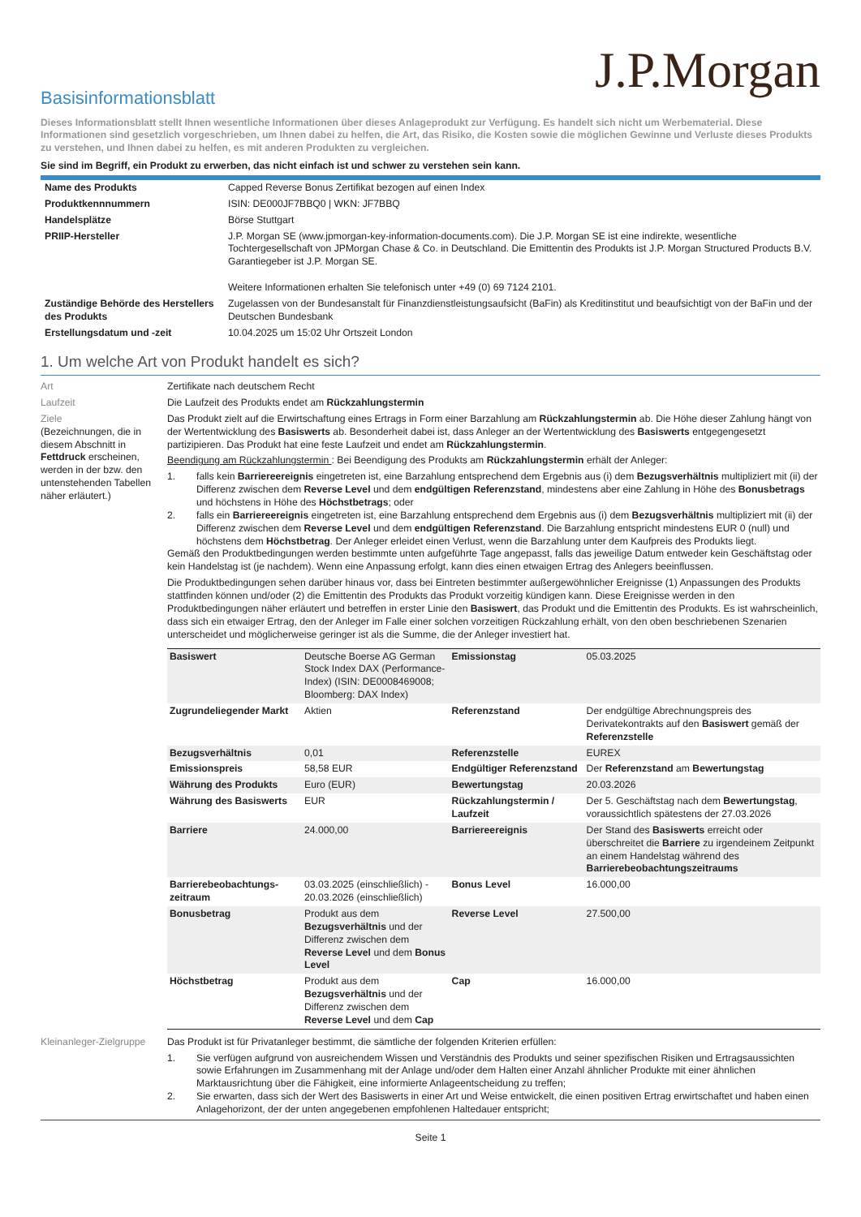J.P.Morgan
Basisinformationsblatt
Dieses Informationsblatt stellt Ihnen wesentliche Informationen über dieses Anlageprodukt zur Verfügung. Es handelt sich nicht um Werbematerial. Diese Informationen sind gesetzlich vorgeschrieben, um Ihnen dabei zu helfen, die Art, das Risiko, die Kosten sowie die möglichen Gewinne und Verluste dieses Produkts zu verstehen, und Ihnen dabei zu helfen, es mit anderen Produkten zu vergleichen.
Sie sind im Begriff, ein Produkt zu erwerben, das nicht einfach ist und schwer zu verstehen sein kann.
| Name des Produkts | Capped Reverse Bonus Zertifikat bezogen auf einen Index |
| Produktkennnummern | ISIN: DE000JF7BBQ0 / WKN: JF7BBQ |
| Handelsplätze | Börse Stuttgart |
| PRIIP-Hersteller | J.P. Morgan SE (www.jpmorgan-key-information-documents.com). Die J.P. Morgan SE ist eine indirekte, wesentliche Tochtergesellschaft von JPMorgan Chase & Co. in Deutschland. Die Emittentin des Produkts ist J.P. Morgan Structured Products B.V. Garantiegeber ist J.P. Morgan SE. Weitere Informationen erhalten Sie telefonisch unter +49 (0) 69 7124 2101. |
| Zuständige Behörde des Herstellers des Produkts | Zugelassen von der Bundesanstalt für Finanzdienstleistungsaufsicht (BaFin) als Kreditinstitut und beaufsichtigt von der BaFin und der Deutschen Bundesbank |
| Erstellungsdatum und -zeit | 10.04.2025 um 15:02 Uhr Ortszeit London |
1. Um welche Art von Produkt handelt es sich?
Art Zertifikate nach deutschem Recht
Laufzeit Die Laufzeit des Produkts endet am Rückzahlungstermin
Ziele
(Bezeichnungen, die in diesem Abschnitt in Fettdruck erscheinen, werden in der bzw. den untenstehenden Tabellen näher erläutert.)
Das Produkt zielt auf die Erwirtschaftung eines Ertrags in Form einer Barzahlung am Rückzahlungstermin ab. Die Höhe dieser Zahlung hängt von der Wertentwicklung des Basiswerts ab. Besonderheit dabei ist, dass Anleger an der Wertentwicklung des Basiswerts entgegengesetzt partizipieren. Das Produkt hat eine feste Laufzeit und endet am Rückzahlungstermin.
Beendigung am Rückzahlungstermin : Bei Beendigung des Produkts am Rückzahlungstermin erhält der Anleger:
1. falls kein Barriereereignis eingetreten ist, eine Barzahlung entsprechend dem Ergebnis aus (i) dem Bezugsverhältnis multipliziert mit (ii) der Differenz zwischen dem Reverse Level und dem endgültigen Referenzstand, mindestens aber eine Zahlung in Höhe des Bonusbetrags und höchstens in Höhe des Höchstbetrags; oder
2. falls ein Barriereereignis eingetreten ist, eine Barzahlung entsprechend dem Ergebnis aus (i) dem Bezugsverhältnis multipliziert mit (ii) der Differenz zwischen dem Reverse Level und dem endgültigen Referenzstand. Die Barzahlung entspricht mindestens EUR 0 (null) und höchstens dem Höchstbetrag. Der Anleger erleidet einen Verlust, wenn die Barzahlung unter dem Kaufpreis des Produkts liegt.
Gemäß den Produktbedingungen werden bestimmte unten aufgeführte Tage angepasst, falls das jeweilige Datum entweder kein Geschäftstag oder kein Handelstag ist (je nachdem). Wenn eine Anpassung erfolgt, kann dies einen etwaigen Ertrag des Anlegers beeinflussen.
Die Produktbedingungen sehen darüber hinaus vor, dass bei Eintreten bestimmter außergewöhnlicher Ereignisse (1) Anpassungen des Produkts stattfinden können und/oder (2) die Emittentin des Produkts das Produkt vorzeitig kündigen kann. Diese Ereignisse werden in den Produktbedingungen näher erläutert und betreffen in erster Linie den Basiswert, das Produkt und die Emittentin des Produkts. Es ist wahrscheinlich, dass sich ein etwaiger Ertrag, den der Anleger im Falle einer solchen vorzeitigen Rückzahlung erhält, von den oben beschriebenen Szenarien unterscheidet und möglicherweise geringer ist als die Summe, die der Anleger investiert hat.
| Basiswert | Deutsche Boerse AG German Stock Index DAX (Performance-Index) (ISIN: DE0008469008; Bloomberg: DAX Index) | Emissionstag | 05.03.2025 |
| Zugrundeliegender Markt | Aktien | Referenzstand | Der endgültige Abrechnungspreis des Derivatekontrakts auf den Basiswert gemäß der Referenzstelle |
| Bezugsverhältnis | 0,01 | Referenzstelle | EUREX |
| Emissionspreis | 58,58 EUR | Endgültiger Referenzstand | Der Referenzstand am Bewertungstag |
| Währung des Produkts | Euro (EUR) | Bewertungstag | 20.03.2026 |
| Währung des Basiswerts | EUR | Rückzahlungstermin / Laufzeit | Der 5. Geschäftstag nach dem Bewertungstag , voraussichtlich spätestens der 27.03.2026 |
| Barriere | 24.000,00 | Barriereereignis | Der Stand des Basiswerts erreicht oder überschreitet die Barriere zu irgendeinem Zeitpunkt an einem Handelstag während des Barrierebeobachtungszeitraums |
| Barrierebeobachtungs-zeitraum | 03.03.2025 (einschließlich) - 20.03.2026 (einschließlich) | Bonus Level | 16.000,00 |
| Bonusbetrag | Produkt aus dem Bezugsverhältnis und der Differenz zwischen dem Reverse Level und dem Bonus Level | Reverse Level | 27.500,00 |
| Höchstbetrag | Produkt aus dem Bezugsverhältnis und der Differenz zwischen dem Reverse Level und dem Cap | Cap | 16.000,00 |
Kleinanleger-Zielgruppe
Das Produkt ist für Privatanleger bestimmt, die sämtliche der folgenden Kriterien erfüllen:
1. Sie verfügen aufgrund von ausreichendem Wissen und Verständnis des Produkts und seiner spezifischen Risiken und Ertragsaussichten sowie Erfahrungen im Zusammenhang mit der Anlage und/oder dem Halten einer Anzahl ähnlicher Produkte mit einer ähnlichen Marktausrichtung über die Fähigkeit, eine informierte Anlageentscheidung zu treffen;
2. Sie erwarten, dass sich der Wert des Basiswerts in einer Art und Weise entwickelt, die einen positiven Ertrag erwirtschaftet und haben einen Anlagehorizont, der der unten angegebenen empfohlenen Haltedauer entspricht;
Seite 1